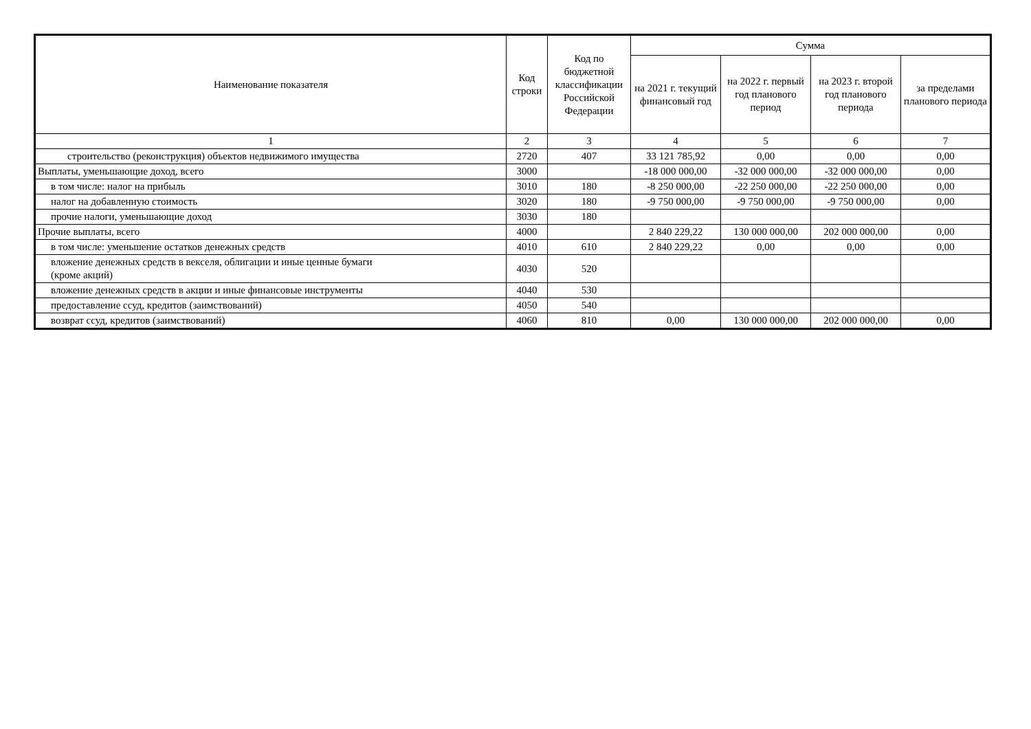| Наименование показателя | Код строки | Код по бюджетной классификации Российской Федерации | Сумма | | | |
| --- | --- | --- | --- | --- | --- | --- |
| | | | на 2021 г. текущий финансовый год | на 2022 г. первый год планового период | на 2023 г. второй год планового периода | за пределами планового периода |
| 1 | 2 | 3 | 4 | 5 | 6 | 7 |
| строительство (реконструкция) объектов недвижимого имущества | 2720 | 407 | 33 121 785,92 | 0,00 | 0,00 | 0,00 |
| Выплаты, уменьшающие доход, всего | 3000 | | -18 000 000,00 | -32 000 000,00 | -32 000 000,00 | 0,00 |
| в том числе: налог на прибыль | 3010 | 180 | -8 250 000,00 | -22 250 000,00 | -22 250 000,00 | 0,00 |
| налог на добавленную стоимость | 3020 | 180 | -9 750 000,00 | -9 750 000,00 | -9 750 000,00 | 0,00 |
| прочие налоги, уменьшающие доход | 3030 | 180 | | | | |
| Прочие выплаты, всего | 4000 | | 2 840 229,22 | 130 000 000,00 | 202 000 000,00 | 0,00 |
| в том числе: уменьшение остатков денежных средств | 4010 | 610 | 2 840 229,22 | 0,00 | 0,00 | 0,00 |
| вложение денежных средств в векселя, облигации и иные ценные бумаги (кроме акций) | 4030 | 520 | | | | |
| вложение денежных средств в акции и иные финансовые инструменты | 4040 | 530 | | | | |
| предоставление ссуд, кредитов (заимствований) | 4050 | 540 | | | | |
| возврат ссуд, кредитов (заимствований) | 4060 | 810 | 0,00 | 130 000 000,00 | 202 000 000,00 | 0,00 |